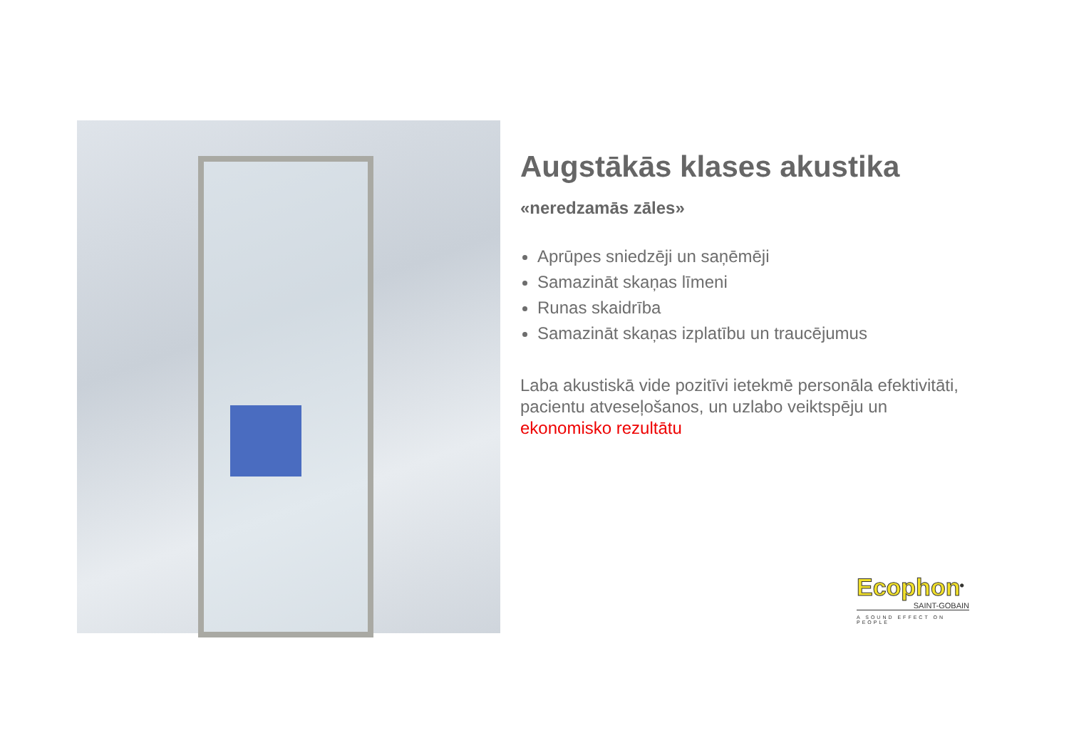Augstākās klases akustika
«neredzamās zāles»
Aprūpes sniedzēji un saņēmēji
Samazināt skaņas līmeni
Runas skaidrība
Samazināt skaņas izplatību un traucējumus
Laba akustiskā vide pozitīvi ietekmē personāla efektivitāti, pacientu atveseļošanos, un uzlabo veiktspēju un ekonomisko rezultātu
Ecophon<sup>®</sup>
SAINT-GOBAIN
A SOUND EFFECT ON PEOPLE